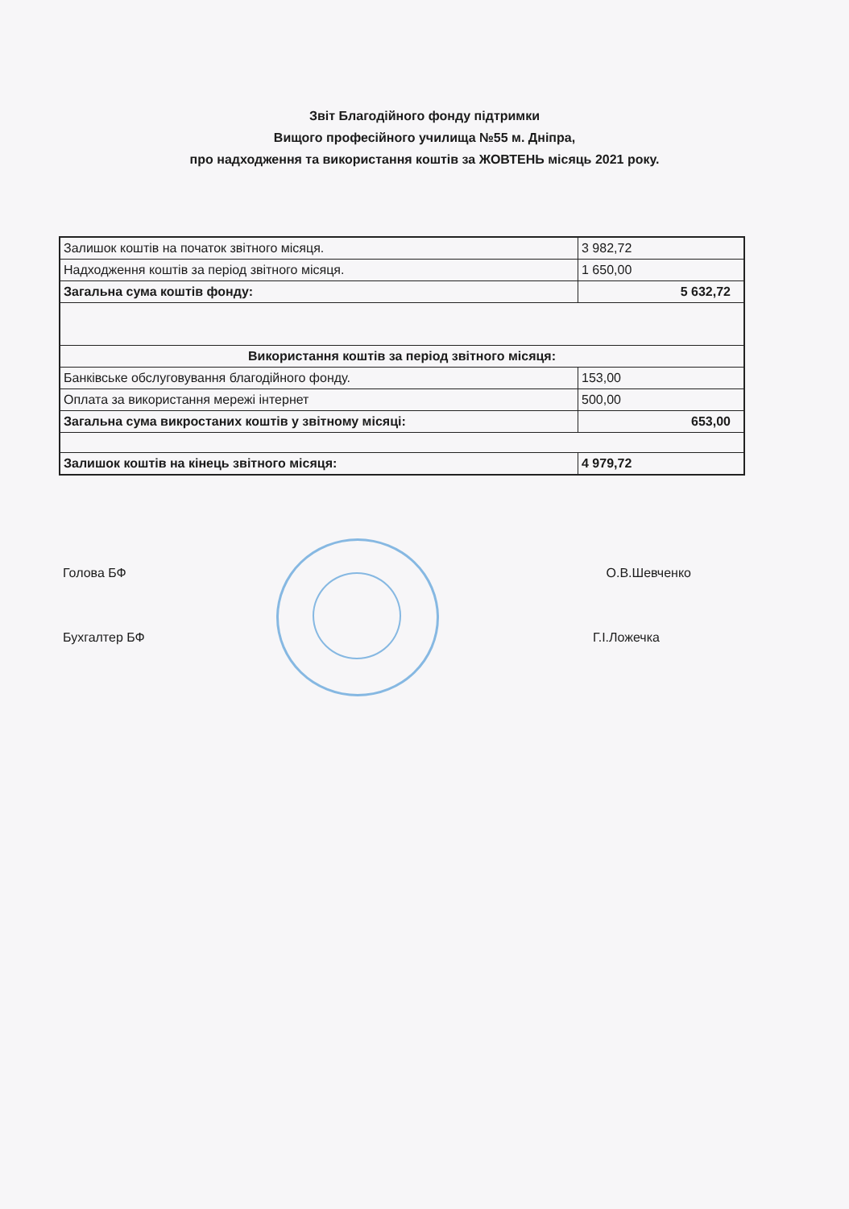Звіт Благодійного фонду підтримки
Вищого професійного училища №55 м. Дніпра,
про надходження та використання коштів за ЖОВТЕНЬ місяць 2021 року.
| Залишок коштів на початок звітного місяця. | 3 982,72 |
| Надходження коштів за період звітного місяця. | 1 650,00 |
| Загальна сума коштів фонду: | 5 632,72 |
| Використання коштів за період звітного місяця: | |
| Банківське обслуговування благодійного фонду. | 153,00 |
| Оплата за використання мережі інтернет | 500,00 |
| Загальна сума викростаних коштів у звітному місяці: | 653,00 |
| Залишок коштів на кінець звітного місяця: | 4 979,72 |
Голова БФ О.В.Шевченко
Бухгалтер БФ Г.І.Ложечка